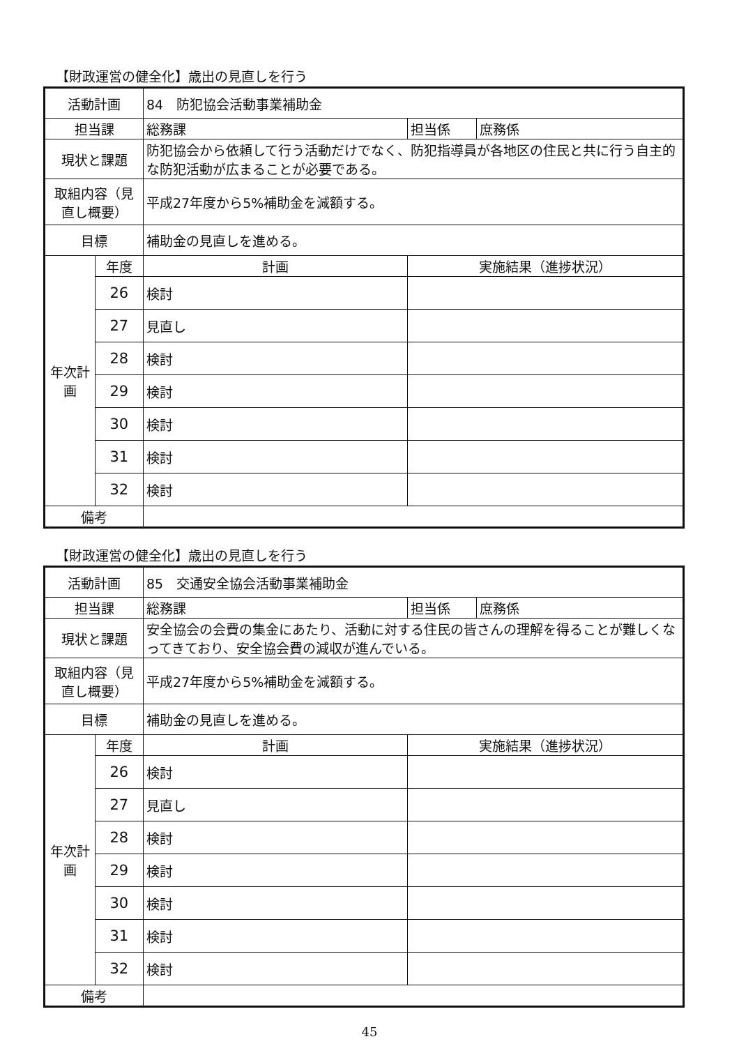【財政運営の健全化】歳出の見直しを行う
| 活動計画 | | 84 防犯協会活動事業補助金 | | |
| 担当課 | | 総務課 | 担当係 | 庶務係 |
| 現状と課題 | | 防犯協会から依頼して行う活動だけでなく、防犯指導員が各地区の住民と共に行う自主的な防犯活動が広まることが必要である。 | | |
| 取組内容（見直し概要） | | 平成27年度から5%補助金を減額する。 | | |
| 目標 | | 補助金の見直しを進める。 | | |
| 年次計画 | 年度 | 計画 | 実施結果（進捗状況） | |
| | 26 | 検討 | | |
| | 27 | 見直し | | |
| | 28 | 検討 | | |
| | 29 | 検討 | | |
| | 30 | 検討 | | |
| | 31 | 検討 | | |
| | 32 | 検討 | | |
| 備考 | | | | |
【財政運営の健全化】歳出の見直しを行う
| 活動計画 | | 85 交通安全協会活動事業補助金 | | |
| 担当課 | | 総務課 | 担当係 | 庶務係 |
| 現状と課題 | | 安全協会の会費の集金にあたり、活動に対する住民の皆さんの理解を得ることが難しくなってきており、安全協会費の減収が進んでいる。 | | |
| 取組内容（見直し概要） | | 平成27年度から5%補助金を減額する。 | | |
| 目標 | | 補助金の見直しを進める。 | | |
| 年次計画 | 年度 | 計画 | 実施結果（進捗状況） | |
| | 26 | 検討 | | |
| | 27 | 見直し | | |
| | 28 | 検討 | | |
| | 29 | 検討 | | |
| | 30 | 検討 | | |
| | 31 | 検討 | | |
| | 32 | 検討 | | |
| 備考 | | | | |
45